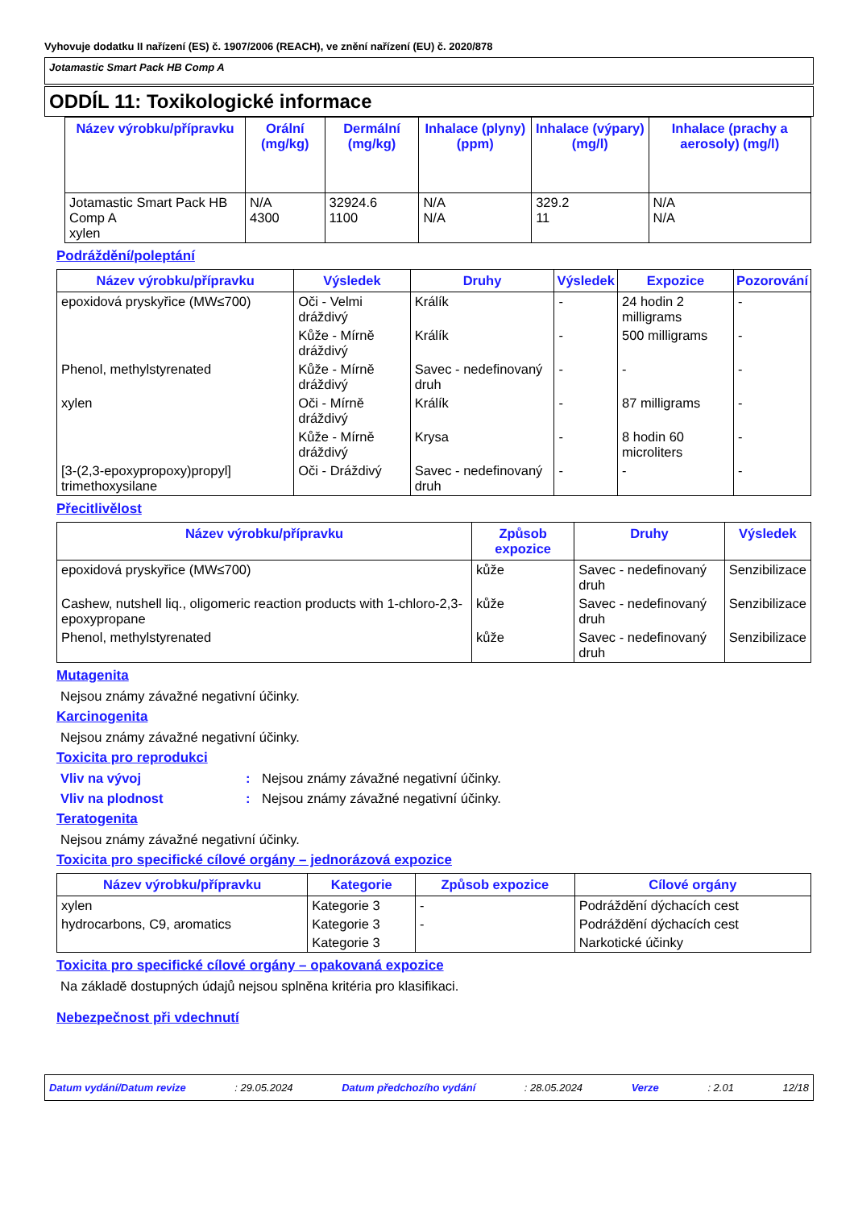Vyhovuje dodatku II nařízení (ES) č. 1907/2006 (REACH), ve znění nařízení (EU) č. 2020/878
Jotamastic Smart Pack HB Comp A
ODDÍL 11: Toxikologické informace
| Název výrobku/přípravku | Orální (mg/kg) | Dermální (mg/kg) | Inhalace (plyny) (ppm) | Inhalace (výpary) (mg/l) | Inhalace (prachy a aerosoly) (mg/l) |
| --- | --- | --- | --- | --- | --- |
| Jotamastic Smart Pack HB Comp A xylen | N/A 4300 | 32924.6 1100 | N/A N/A | 329.2 11 | N/A N/A |
Podráždění/poleptání
| Název výrobku/přípravku | Výsledek | Druhy | Výsledek | Expozice | Pozorování |
| --- | --- | --- | --- | --- | --- |
| epoxidová pryskyřice (MW≤700) | Oči - Velmi dráždivý | Králík | - | 24 hodin 2 milligrams | - |
| | Kůže - Mírně dráždivý | Králík | - | 500 milligrams | - |
| Phenol, methylstyrenated | Kůže - Mírně dráždivý | Savec - nedefinovaný druh | - | - | - |
| xylen | Oči - Mírně dráždivý | Králík | - | 87 milligrams | - |
| | Kůže - Mírně dráždivý | Krysa | - | 8 hodin 60 microliters | - |
| [3-(2,3-epoxypropoxy)propyl] trimethoxysilane | Oči - Dráždivý | Savec - nedefinovaný druh | - | - | - |
Přecitlivělost
| Název výrobku/přípravku | Způsob expozice | Druhy | Výsledek |
| --- | --- | --- | --- |
| epoxidová pryskyřice (MW≤700) | kůže | Savec - nedefinovaný druh | Senzibilizace |
| Cashew, nutshell liq., oligomeric reaction products with 1-chloro-2,3-epoxypropane | kůže | Savec - nedefinovaný druh | Senzibilizace |
| Phenol, methylstyrenated | kůže | Savec - nedefinovaný druh | Senzibilizace |
Mutagenita
Nejsou známy závažné negativní účinky.
Karcinogenita
Nejsou známy závažné negativní účinky.
Toxicita pro reprodukci
Vliv na vývoj: Nejsou známy závažné negativní účinky.
Vliv na plodnost: Nejsou známy závažné negativní účinky.
Teratogenita
Nejsou známy závažné negativní účinky.
Toxicita pro specifické cílové orgány – jednorázová expozice
| Název výrobku/přípravku | Kategorie | Způsob expozice | Cílové orgány |
| --- | --- | --- | --- |
| xylen | Kategorie 3 | - | Podráždění dýchacích cest |
| hydrocarbons, C9, aromatics | Kategorie 3 | - | Podráždění dýchacích cest |
| | Kategorie 3 | | Narkotické účinky |
Toxicita pro specifické cílové orgány – opakovaná expozice
Na základě dostupných údajů nejsou splněna kritéria pro klasifikaci.
Nebezpečnost při vdechnutí
Datum vydání/Datum revize: 29.05.2024 Datum předchozího vydání: 28.05.2024 Verze: 2.01 12/18